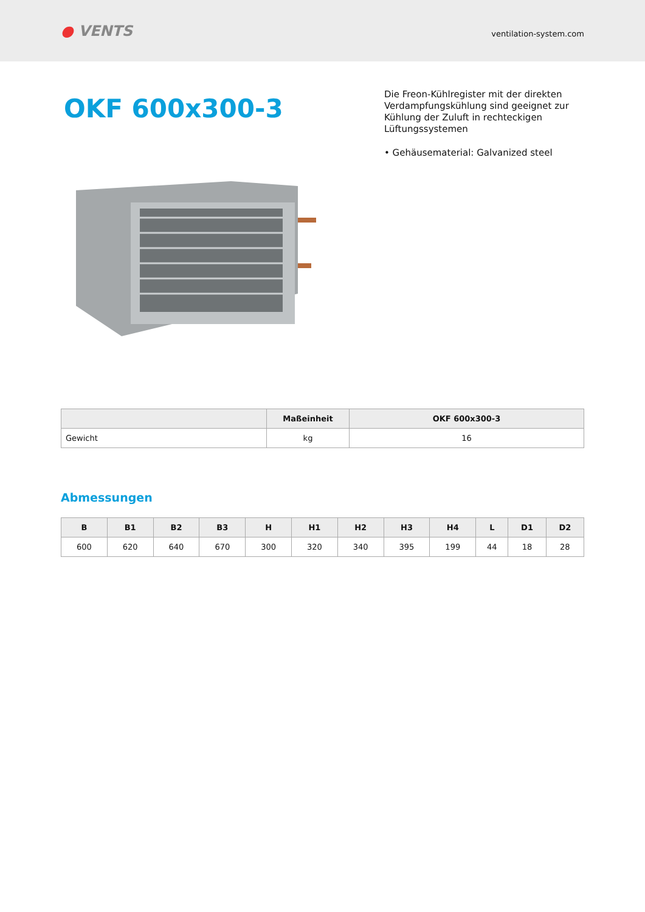● VENTS
ventilation-system.com
OKF 600x300-3
Die Freon-Kühlregister mit der direkten Verdampfungskühlung sind geeignet zur Kühlung der Zuluft in rechteckigen Lüftungssystemen
• Gehäusematerial: Galvanized steel
| | Maßeinheit | OKF 600x300-3 |
| --- | --- | --- |
| Gewicht | kg | 16 |
Abmessungen
| B | B1 | B2 | B3 | H | H1 | H2 | H3 | H4 | L | D1 | D2 |
| --- | --- | --- | --- | --- | --- | --- | --- | --- | --- | --- | --- |
| 600 | 620 | 640 | 670 | 300 | 320 | 340 | 395 | 199 | 44 | 18 | 28 |